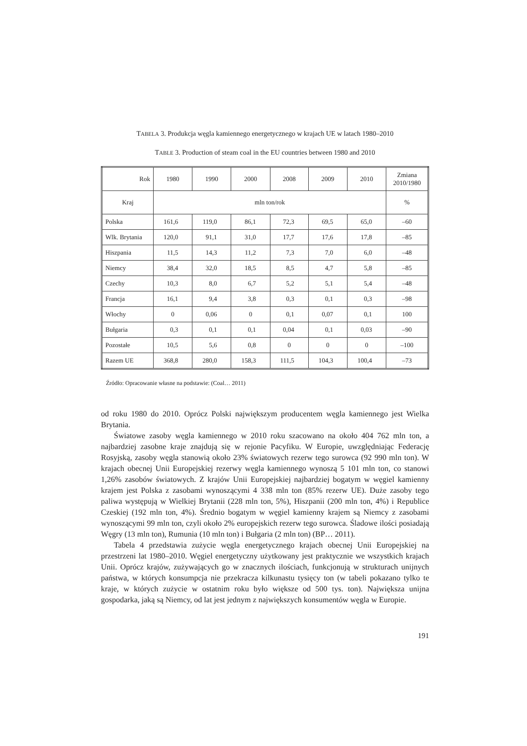TABELA 3. Produkcja węgla kamiennego energetycznego w krajach UE w latach 1980–2010
TABLE 3. Production of steam coal in the EU countries between 1980 and 2010
| Rok | 1980 | 1990 | 2000 | 2008 | 2009 | 2010 | Zmiana 2010/1980 |
| --- | --- | --- | --- | --- | --- | --- | --- |
| Kraj | mln ton/rok | | | | | | % |
| Polska | 161,6 | 119,0 | 86,1 | 72,3 | 69,5 | 65,0 | –60 |
| Wlk. Brytania | 120,0 | 91,1 | 31,0 | 17,7 | 17,6 | 17,8 | –85 |
| Hiszpania | 11,5 | 14,3 | 11,2 | 7,3 | 7,0 | 6,0 | –48 |
| Niemcy | 38,4 | 32,0 | 18,5 | 8,5 | 4,7 | 5,8 | –85 |
| Czechy | 10,3 | 8,0 | 6,7 | 5,2 | 5,1 | 5,4 | –48 |
| Francja | 16,1 | 9,4 | 3,8 | 0,3 | 0,1 | 0,3 | –98 |
| Włochy | 0 | 0,06 | 0 | 0,1 | 0,07 | 0,1 | 100 |
| Bułgaria | 0,3 | 0,1 | 0,1 | 0,04 | 0,1 | 0,03 | –90 |
| Pozostałe | 10,5 | 5,6 | 0,8 | 0 | 0 | 0 | –100 |
| Razem UE | 368,8 | 280,0 | 158,3 | 111,5 | 104,3 | 100,4 | –73 |
Źródło: Opracowanie własne na podstawie: (Coal… 2011)
od roku 1980 do 2010. Oprócz Polski największym producentem węgla kamiennego jest Wielka Brytania.
Światowe zasoby węgla kamiennego w 2010 roku szacowano na około 404 762 mln ton, a najbardziej zasobne kraje znajdują się w rejonie Pacyfiku. W Europie, uwzględniając Federację Rosyjską, zasoby węgla stanowią około 23% światowych rezerw tego surowca (92 990 mln ton). W krajach obecnej Unii Europejskiej rezerwy węgla kamiennego wynoszą 5 101 mln ton, co stanowi 1,26% zasobów światowych. Z krajów Unii Europejskiej najbardziej bogatym w węgiel kamienny krajem jest Polska z zasobami wynoszącymi 4 338 mln ton (85% rezerw UE). Duże zasoby tego paliwa występują w Wielkiej Brytanii (228 mln ton, 5%), Hiszpanii (200 mln ton, 4%) i Republice Czeskiej (192 mln ton, 4%). Średnio bogatym w węgiel kamienny krajem są Niemcy z zasobami wynoszącymi 99 mln ton, czyli około 2% europejskich rezerw tego surowca. Śladowe ilości posiadają Węgry (13 mln ton), Rumunia (10 mln ton) i Bułgaria (2 mln ton) (BP… 2011).
Tabela 4 przedstawia zużycie węgla energetycznego krajach obecnej Unii Europejskiej na przestrzeni lat 1980–2010. Węgiel energetyczny użytkowany jest praktycznie we wszystkich krajach Unii. Oprócz krajów, zużywających go w znacznych ilościach, funkcjonują w strukturach unijnych państwa, w których konsumpcja nie przekracza kilkunastu tysięcy ton (w tabeli pokazano tylko te kraje, w których zużycie w ostatnim roku było większe od 500 tys. ton). Największa unijna gospodarka, jaką są Niemcy, od lat jest jednym z największych konsumentów węgla w Europie.
191